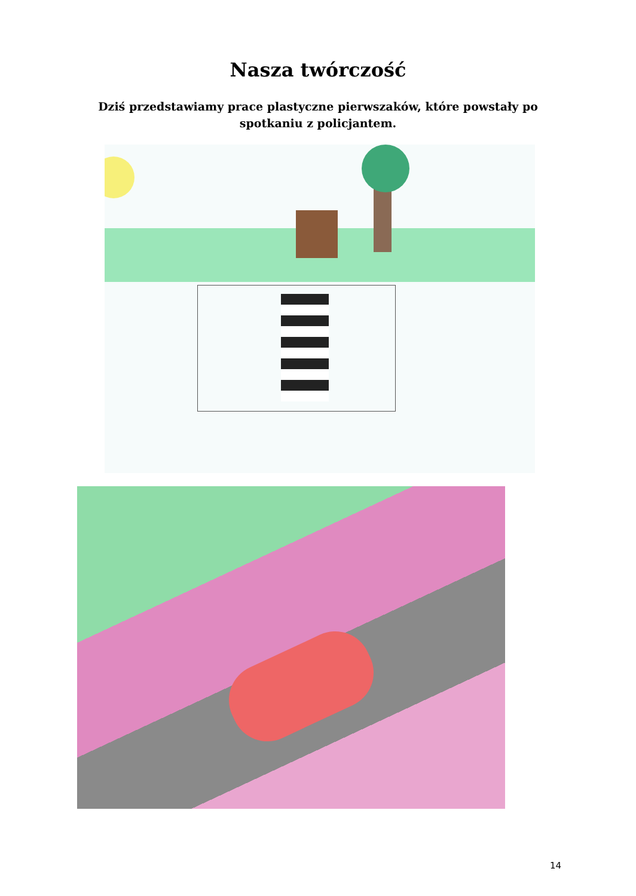Nasza twórczość
Dziś przedstawiamy prace plastyczne pierwszaków, które powstały po spotkaniu z policjantem.
14